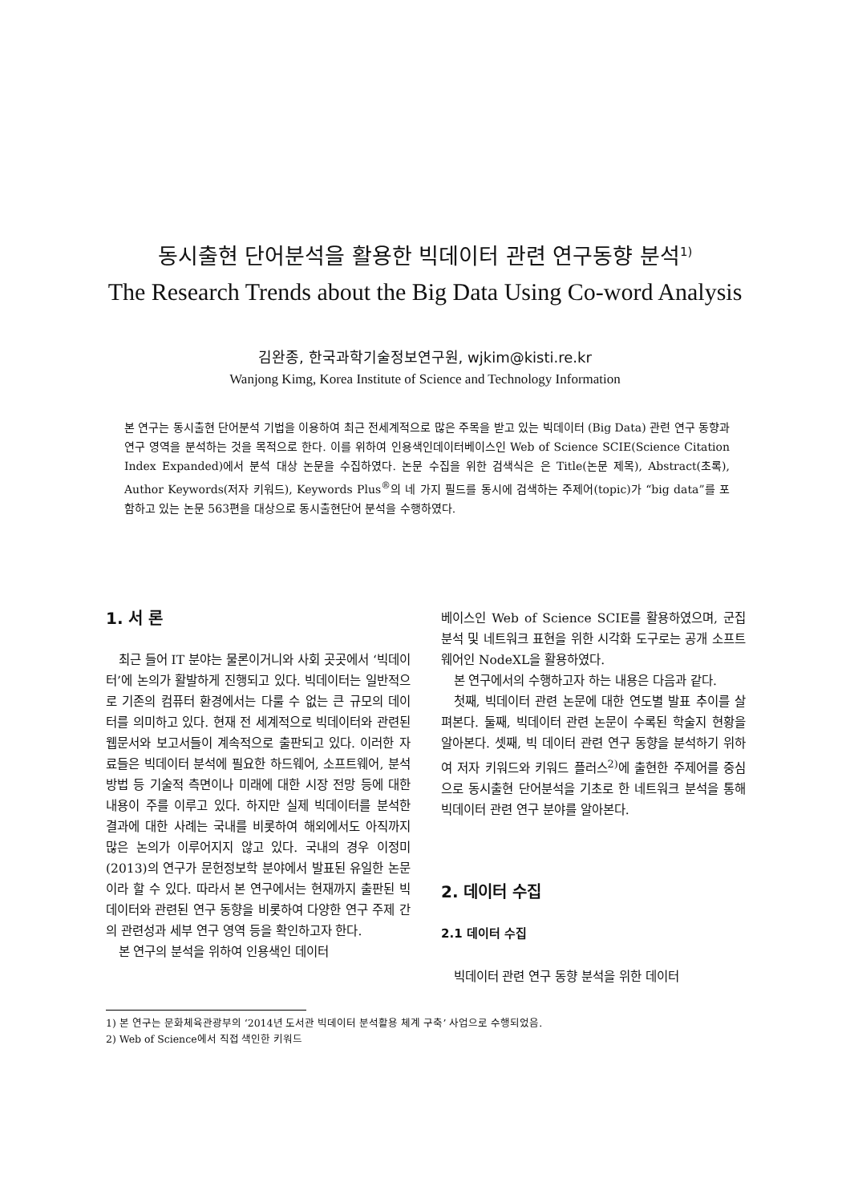동시출현 단어분석을 활용한 빅데이터 관련 연구동향 분석<sup>1)</sup>
The Research Trends about the Big Data Using Co-word Analysis
김완종, 한국과학기술정보연구원, wjkim@kisti.re.kr
Wanjong Kimg, Korea Institute of Science and Technology Information
본 연구는 동시출현 단어분석 기법을 이용하여 최근 전세계적으로 많은 주목을 받고 있는 빅데이터 (Big Data) 관련 연구 동향과 연구 영역을 분석하는 것을 목적으로 한다. 이를 위하여 인용색인데이터베이스인 Web of Science SCIE(Science Citation Index Expanded)에서 분석 대상 논문을 수집하였다. 논문 수집을 위한 검색식은 은 Title(논문 제목), Abstract(초록), Author Keywords(저자 키워드), Keywords Plus<sup>®</sup>의 네 가지 필드를 동시에 검색하는 주제어(topic)가 “big data”를 포함하고 있는 논문 563편을 대상으로 동시출현단어 분석을 수행하였다.
1. 서 론
최근 들어 IT 분야는 물론이거니와 사회 곳곳에서 ‘빅데이터’에 논의가 활발하게 진행되고 있다. 빅데이터는 일반적으로 기존의 컴퓨터 환경에서는 다룰 수 없는 큰 규모의 데이터를 의미하고 있다. 현재 전 세계적으로 빅데이터와 관련된 웹문서와 보고서들이 계속적으로 출판되고 있다. 이러한 자료들은 빅데이터 분석에 필요한 하드웨어, 소프트웨어, 분석 방법 등 기술적 측면이나 미래에 대한 시장 전망 등에 대한 내용이 주를 이루고 있다. 하지만 실제 빅데이터를 분석한 결과에 대한 사례는 국내를 비롯하여 해외에서도 아직까지 많은 논의가 이루어지지 않고 있다. 국내의 경우 이정미(2013)의 연구가 문헌정보학 분야에서 발표된 유일한 논문이라 할 수 있다. 따라서 본 연구에서는 현재까지 출판된 빅데이터와 관련된 연구 동향을 비롯하여 다양한 연구 주제 간의 관련성과 세부 연구 영역 등을 확인하고자 한다.
본 연구의 분석을 위하여 인용색인 데이터
베이스인 Web of Science SCIE를 활용하였으며, 군집분석 및 네트워크 표현을 위한 시각화 도구로는 공개 소프트웨어인 NodeXL을 활용하였다.
본 연구에서의 수행하고자 하는 내용은 다음과 같다.
첫째, 빅데이터 관련 논문에 대한 연도별 발표 추이를 살펴본다. 둘째, 빅데이터 관련 논문이 수록된 학술지 현황을 알아본다. 셋째, 빅 데이터 관련 연구 동향을 분석하기 위하여 저자 키워드와 키워드 플러스<sup>2)</sup>에 출현한 주제어를 중심으로 동시출현 단어분석을 기초로 한 네트워크 분석을 통해 빅데이터 관련 연구 분야를 알아본다.
2. 데이터 수집
2.1 데이터 수집
빅데이터 관련 연구 동향 분석을 위한 데이터
1) 본 연구는 문화체육관광부의 ‘2014년 도서관 빅데이터 분석활용 체계 구축’ 사업으로 수행되었음.
2) Web of Science에서 직접 색인한 키워드